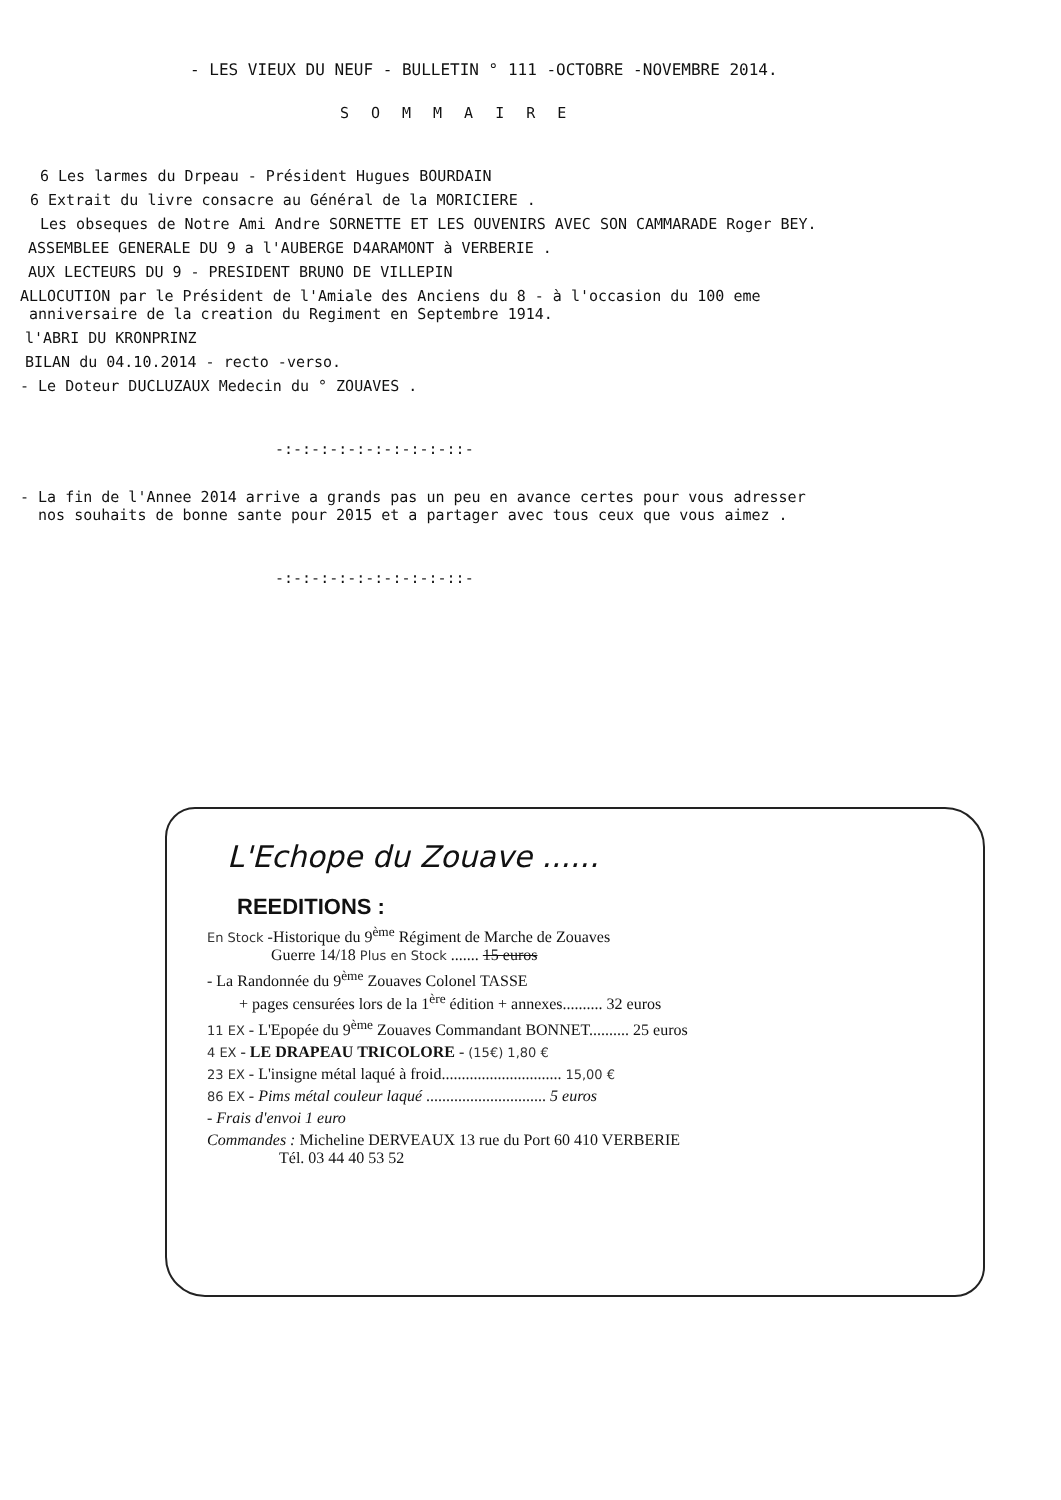- LES VIEUX DU NEUF - BULLETIN ° 111 -OCTOBRE -NOVEMBRE 2014.
SOMMAIRE
6 Les larmes du Drpeau - Président Hugues BOURDAIN
6 Extrait du livre consacre au Général de la MORICIERE .
Les obseques de Notre Ami Andre SORNETTE ET LES OUVENIRS AVEC SON CAMMARADE Roger BEY.
ASSEMBLEE GENERALE DU 9 a l'AUBERGE D4ARAMONT à VERBERIE .
AUX LECTEURS DU 9 - PRESIDENT BRUNO DE VILLEPIN
ALLOCUTION par le Président de l'Amiale des Anciens du 8 - à l'occasion du 100 eme
anniversaire de la creation du Regiment en Septembre 1914.
l'ABRI DU KRONPRINZ
BILAN du 04.10.2014 - recto -verso.
- Le Doteur DUCLUZAUX Medecin du ° ZOUAVES .
-:-:-:-:-:-:-:-:-:-::-
- La fin de l'Annee 2014 arrive a grands pas un peu en avance certes pour vous adresser
nos souhaits de bonne sante pour 2015 et a partager avec tous ceux que vous aimez .
-:-:-:-:-:-:-:-:-:-::-
L'Echope du Zouave ......
REEDITIONS :
En Stock -Historique du 9<sup>ème</sup> Régiment de Marche de Zouaves
Guerre 14/18 Plus en Stock ....... 15 euros
- La Randonnée du 9<sup>ème</sup> Zouaves Colonel TASSE
+ pages censurées lors de la 1<sup>ère</sup> édition + annexes.......... 32 euros
11 EX - L'Epopée du 9<sup>ème</sup> Zouaves Commandant BONNET.......... 25 euros
4 EX - LE DRAPEAU TRICOLORE - (15€) 1,80 €
23 EX - L'insigne métal laqué à froid.............................. 15,00 €
86 EX - Pims métal couleur laqué .............................. 5 euros
- Frais d'envoi 1 euro
Commandes : Micheline DERVEAUX 13 rue du Port 60 410 VERBERIE
Tél. 03 44 40 53 52